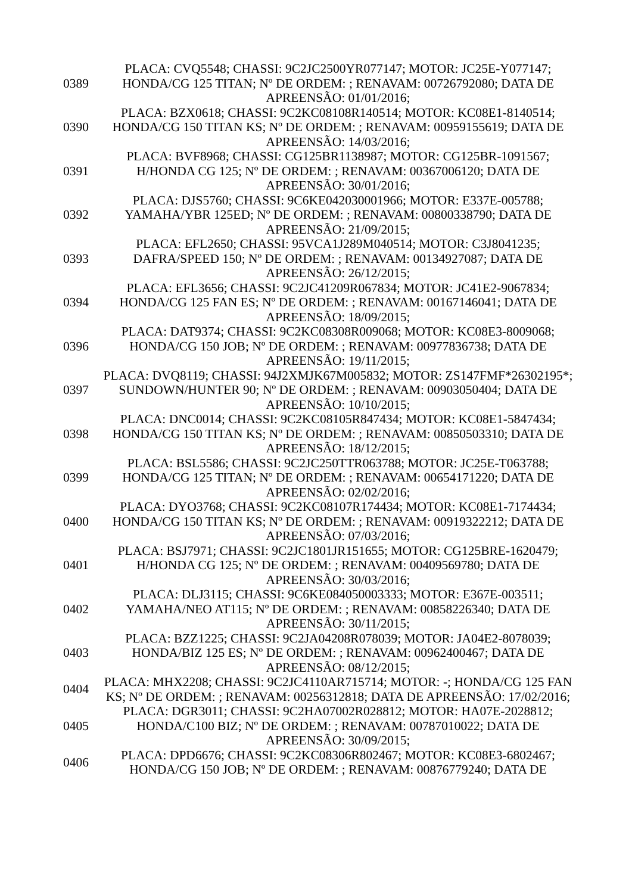| 0389 | PLACA: CVQ5548; CHASSI: 9C2JC2500YR077147; MOTOR: JC25E-Y077147; HONDA/CG 125 TITAN; Nº DE ORDEM: ; RENAVAM: 00726792080; DATA DE APREENSÃO: 01/01/2016; |
| 0390 | PLACA: BZX0618; CHASSI: 9C2KC08108R140514; MOTOR: KC08E1-8140514; HONDA/CG 150 TITAN KS; Nº DE ORDEM: ; RENAVAM: 00959155619; DATA DE APREENSÃO: 14/03/2016; |
| 0391 | PLACA: BVF8968; CHASSI: CG125BR1138987; MOTOR: CG125BR-1091567; H/HONDA CG 125; Nº DE ORDEM: ; RENAVAM: 00367006120; DATA DE APREENSÃO: 30/01/2016; |
| 0392 | PLACA: DJS5760; CHASSI: 9C6KE042030001966; MOTOR: E337E-005788; YAMAHA/YBR 125ED; Nº DE ORDEM: ; RENAVAM: 00800338790; DATA DE APREENSÃO: 21/09/2015; |
| 0393 | PLACA: EFL2650; CHASSI: 95VCA1J289M040514; MOTOR: C3J8041235; DAFRA/SPEED 150; Nº DE ORDEM: ; RENAVAM: 00134927087; DATA DE APREENSÃO: 26/12/2015; |
| 0394 | PLACA: EFL3656; CHASSI: 9C2JC41209R067834; MOTOR: JC41E2-9067834; HONDA/CG 125 FAN ES; Nº DE ORDEM: ; RENAVAM: 00167146041; DATA DE APREENSÃO: 18/09/2015; |
| 0396 | PLACA: DAT9374; CHASSI: 9C2KC08308R009068; MOTOR: KC08E3-8009068; HONDA/CG 150 JOB; Nº DE ORDEM: ; RENAVAM: 00977836738; DATA DE APREENSÃO: 19/11/2015; |
| 0397 | PLACA: DVQ8119; CHASSI: 94J2XMJK67M005832; MOTOR: ZS147FMF*26302195*; SUNDOWN/HUNTER 90; Nº DE ORDEM: ; RENAVAM: 00903050404; DATA DE APREENSÃO: 10/10/2015; |
| 0398 | PLACA: DNC0014; CHASSI: 9C2KC08105R847434; MOTOR: KC08E1-5847434; HONDA/CG 150 TITAN KS; Nº DE ORDEM: ; RENAVAM: 00850503310; DATA DE APREENSÃO: 18/12/2015; |
| 0399 | PLACA: BSL5586; CHASSI: 9C2JC250TTR063788; MOTOR: JC25E-T063788; HONDA/CG 125 TITAN; Nº DE ORDEM: ; RENAVAM: 00654171220; DATA DE APREENSÃO: 02/02/2016; |
| 0400 | PLACA: DYO3768; CHASSI: 9C2KC08107R174434; MOTOR: KC08E1-7174434; HONDA/CG 150 TITAN KS; Nº DE ORDEM: ; RENAVAM: 00919322212; DATA DE APREENSÃO: 07/03/2016; |
| 0401 | PLACA: BSJ7971; CHASSI: 9C2JC1801JR151655; MOTOR: CG125BRE-1620479; H/HONDA CG 125; Nº DE ORDEM: ; RENAVAM: 00409569780; DATA DE APREENSÃO: 30/03/2016; |
| 0402 | PLACA: DLJ3115; CHASSI: 9C6KE084050003333; MOTOR: E367E-003511; YAMAHA/NEO AT115; Nº DE ORDEM: ; RENAVAM: 00858226340; DATA DE APREENSÃO: 30/11/2015; |
| 0403 | PLACA: BZZ1225; CHASSI: 9C2JA04208R078039; MOTOR: JA04E2-8078039; HONDA/BIZ 125 ES; Nº DE ORDEM: ; RENAVAM: 00962400467; DATA DE APREENSÃO: 08/12/2015; |
| 0404 | PLACA: MHX2208; CHASSI: 9C2JC4110AR715714; MOTOR: -; HONDA/CG 125 FAN KS; Nº DE ORDEM: ; RENAVAM: 00256312818; DATA DE APREENSÃO: 17/02/2016; |
| 0405 | PLACA: DGR3011; CHASSI: 9C2HA07002R028812; MOTOR: HA07E-2028812; HONDA/C100 BIZ; Nº DE ORDEM: ; RENAVAM: 00787010022; DATA DE APREENSÃO: 30/09/2015; |
| 0406 | PLACA: DPD6676; CHASSI: 9C2KC08306R802467; MOTOR: KC08E3-6802467; HONDA/CG 150 JOB; Nº DE ORDEM: ; RENAVAM: 00876779240; DATA DE |